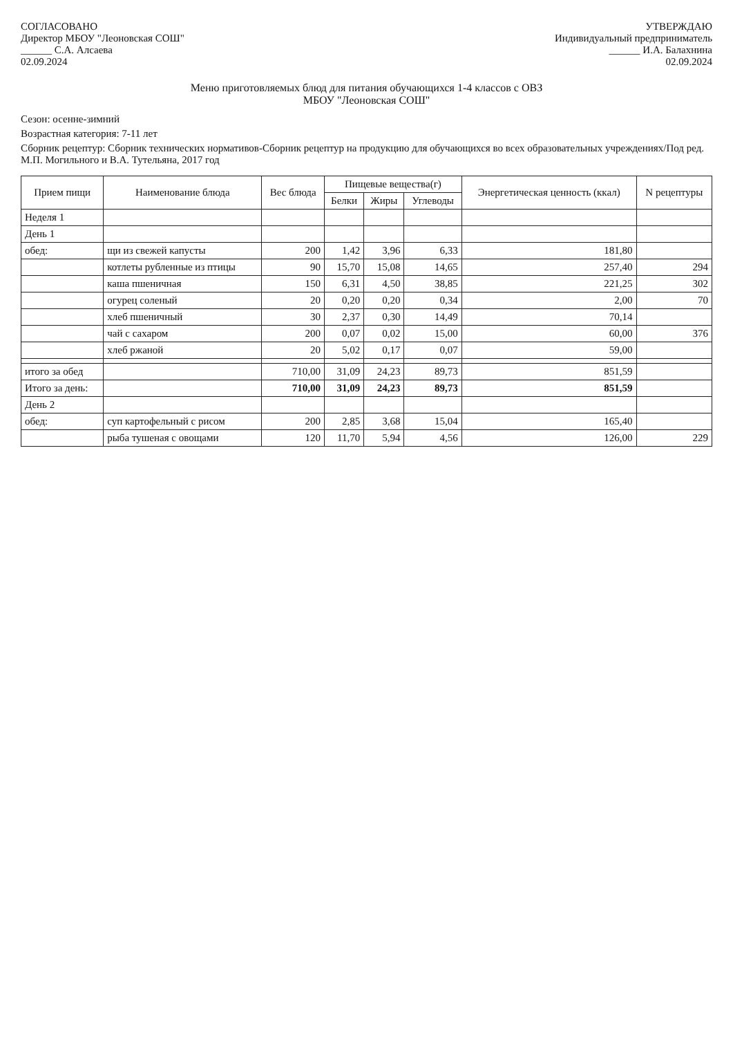СОГЛАСОВАНО
Директор МБОУ "Леоновская СОШ"
______ С.А. Алсаева
02.09.2024
УТВЕРЖДАЮ
Индивидуальный предприниматель
______ И.А. Балахнина
02.09.2024
Меню приготовляемых блюд для питания обучающихся 1-4 классов с ОВЗ
МБОУ "Леоновская СОШ"
Сезон: осенне-зимний
Возрастная категория: 7-11 лет
Сборник рецептур: Сборник технических нормативов-Сборник рецептур на продукцию для обучающихся во всех образовательных учреждениях/Под ред. М.П. Могильного и В.А. Тутельяна, 2017 год
| Прием пищи | Наименование блюда | Вес блюда | Пищевые вещества(г) | | | Энергетическая ценность (ккал) | N рецептуры |
| --- | --- | --- | --- | --- | --- | --- | --- |
| | | | Белки | Жиры | Углеводы | | |
| Неделя 1 | | | | | | | |
| День 1 | | | | | | | |
| обед: | щи из свежей капусты | 200 | 1,42 | 3,96 | 6,33 | 181,80 | |
| | котлеты рубленные из птицы | 90 | 15,70 | 15,08 | 14,65 | 257,40 | 294 |
| | каша пшеничная | 150 | 6,31 | 4,50 | 38,85 | 221,25 | 302 |
| | огурец соленый | 20 | 0,20 | 0,20 | 0,34 | 2,00 | 70 |
| | хлеб пшеничный | 30 | 2,37 | 0,30 | 14,49 | 70,14 | |
| | чай с сахаром | 200 | 0,07 | 0,02 | 15,00 | 60,00 | 376 |
| | хлеб ржаной | 20 | 5,02 | 0,17 | 0,07 | 59,00 | |
| итого за обед | | 710,00 | 31,09 | 24,23 | 89,73 | 851,59 | |
| Итого за день: | | 710,00 | 31,09 | 24,23 | 89,73 | 851,59 | |
| День 2 | | | | | | | |
| обед: | суп картофельный с рисом | 200 | 2,85 | 3,68 | 15,04 | 165,40 | |
| | рыба тушеная с овощами | 120 | 11,70 | 5,94 | 4,56 | 126,00 | 229 |